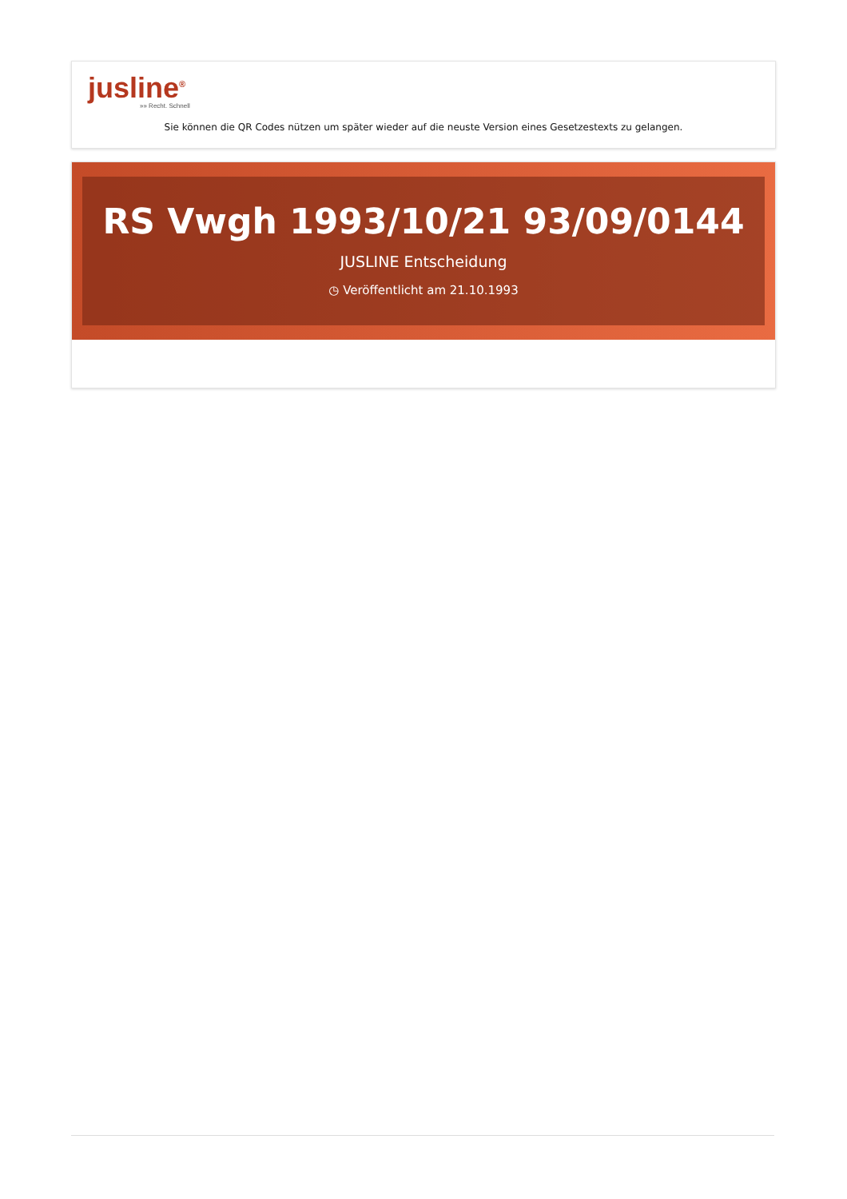jusline<sup>®</sup>
»» Recht. Schnell
Sie können die QR Codes nützen um später wieder auf die neuste Version eines Gesetzestexts zu gelangen.
RS Vwgh 1993/10/21 93/09/0144
JUSLINE Entscheidung
◷ Veröffentlicht am 21.10.1993